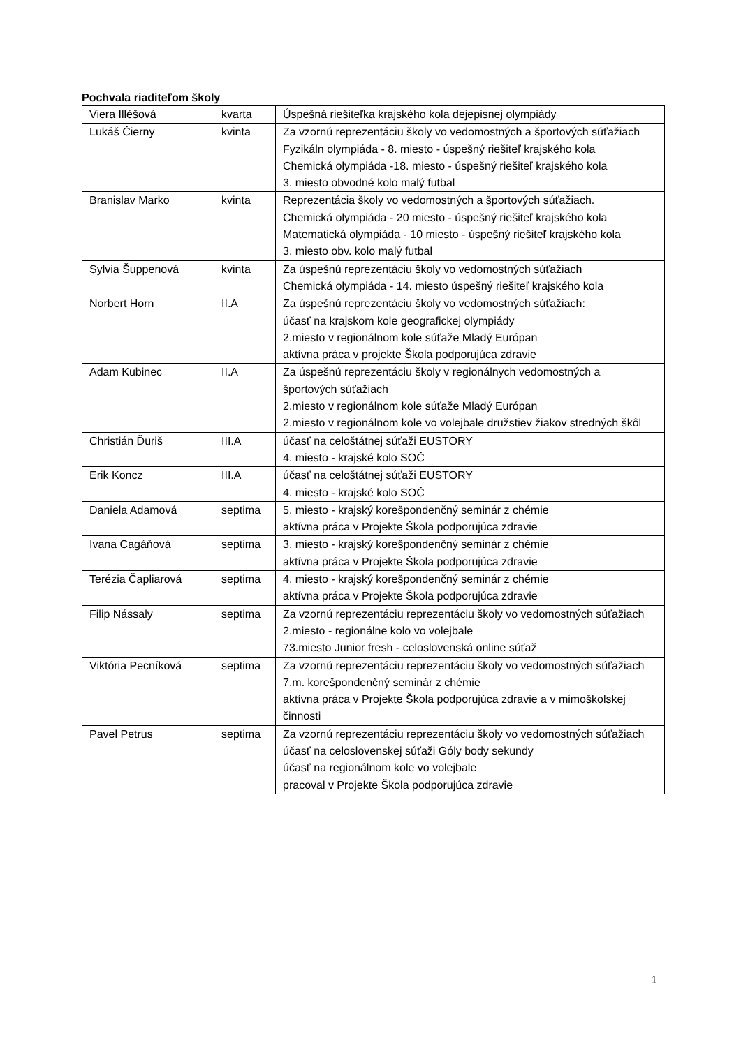Pochvala riaditeľom školy
| Viera Illéšová | kvarta | Úspešná riešiteľka krajského kola dejepisnej olympiády |
| Lukáš Čierny | kvinta | Za vzornú reprezentáciu školy vo vedomostných a športových súťažiach Fyzikáln olympiáda - 8. miesto - úspešný riešiteľ krajského kola Chemická olympiáda -18. miesto - úspešný riešiteľ krajského kola 3. miesto obvodné kolo malý futbal |
| Branislav Marko | kvinta | Reprezentácia školy vo vedomostných a športových súťažiach. Chemická olympiáda - 20 miesto - úspešný riešiteľ krajského kola Matematická olympiáda - 10 miesto - úspešný riešiteľ krajského kola 3. miesto obv. kolo malý futbal |
| Sylvia Šuppenová | kvinta | Za úspešnú reprezentáciu školy vo vedomostných súťažiach Chemická olympiáda - 14. miesto úspešný riešiteľ krajského kola |
| Norbert Horn | II.A | Za úspešnú reprezentáciu školy vo vedomostných súťažiach: účasť na krajskom kole geografickej olympiády 2.miesto v regionálnom kole súťaže Mladý Európan aktívna práca v projekte Škola podporujúca zdravie |
| Adam Kubinec | II.A | Za úspešnú reprezentáciu školy v regionálnych vedomostných a športových súťažiach 2.miesto v regionálnom kole súťaže Mladý Európan 2.miesto v regionálnom kole vo volejbale družstiev žiakov stredných škôl |
| Christián Ďuriš | III.A | účasť na celoštátnej súťaži EUSTORY 4. miesto - krajské kolo SOČ |
| Erik Koncz | III.A | účasť na celoštátnej súťaži EUSTORY 4. miesto - krajské kolo SOČ |
| Daniela Adamová | septima | 5. miesto - krajský korešpondenčný seminár z chémie aktívna práca v Projekte Škola podporujúca zdravie |
| Ivana Cagáňová | septima | 3. miesto - krajský korešpondenčný seminár z chémie aktívna práca v Projekte Škola podporujúca zdravie |
| Terézia Čapliarová | septima | 4. miesto - krajský korešpondenčný seminár z chémie aktívna práca v Projekte Škola podporujúca zdravie |
| Filip Nássaly | septima | Za vzornú reprezentáciu reprezentáciu školy vo vedomostných súťažiach 2.miesto - regionálne kolo vo volejbale 73.miesto Junior fresh - celoslovenská online súťaž |
| Viktória Pecníková | septima | Za vzornú reprezentáciu reprezentáciu školy vo vedomostných súťažiach 7.m. korešpondenčný seminár z chémie aktívna práca v Projekte Škola podporujúca zdravie a v mimoškolskej činnosti |
| Pavel Petrus | septima | Za vzornú reprezentáciu reprezentáciu školy vo vedomostných súťažiach účasť na celoslovenskej súťaži Góly body sekundy účasť na regionálnom kole vo volejbale pracoval v Projekte Škola podporujúca zdravie |
1